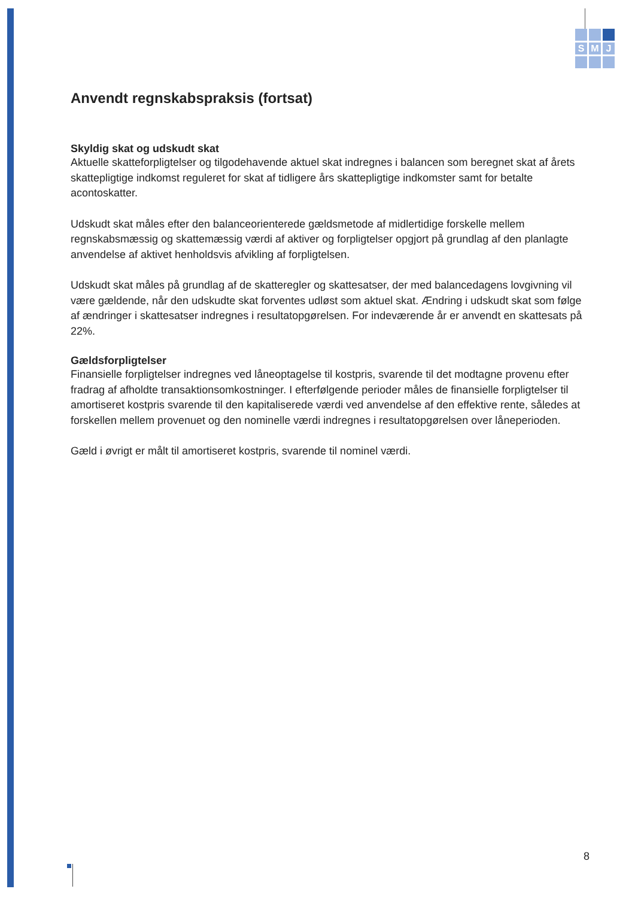S
M
J
Anvendt regnskabspraksis (fortsat)
Skyldig skat og udskudt skat
Aktuelle skatteforpligtelser og tilgodehavende aktuel skat indregnes i balancen som beregnet skat af årets skattepligtige indkomst reguleret for skat af tidligere års skattepligtige indkomster samt for betalte acontoskatter.
Udskudt skat måles efter den balanceorienterede gældsmetode af midlertidige forskelle mellem regnskabsmæssig og skattemæssig værdi af aktiver og forpligtelser opgjort på grundlag af den planlagte anvendelse af aktivet henholdsvis afvikling af forpligtelsen.
Udskudt skat måles på grundlag af de skatteregler og skattesatser, der med balancedagens lovgivning vil være gældende, når den udskudte skat forventes udløst som aktuel skat. Ændring i udskudt skat som følge af ændringer i skattesatser indregnes i resultatopgørelsen. For indeværende år er anvendt en skattesats på 22%.
Gældsforpligtelser
Finansielle forpligtelser indregnes ved låneoptagelse til kostpris, svarende til det modtagne provenu efter fradrag af afholdte transaktionsomkostninger. I efterfølgende perioder måles de finansielle forpligtelser til amortiseret kostpris svarende til den kapitaliserede værdi ved anvendelse af den effektive rente, således at forskellen mellem provenuet og den nominelle værdi indregnes i resultatopgørelsen over låneperioden.
Gæld i øvrigt er målt til amortiseret kostpris, svarende til nominel værdi.
8